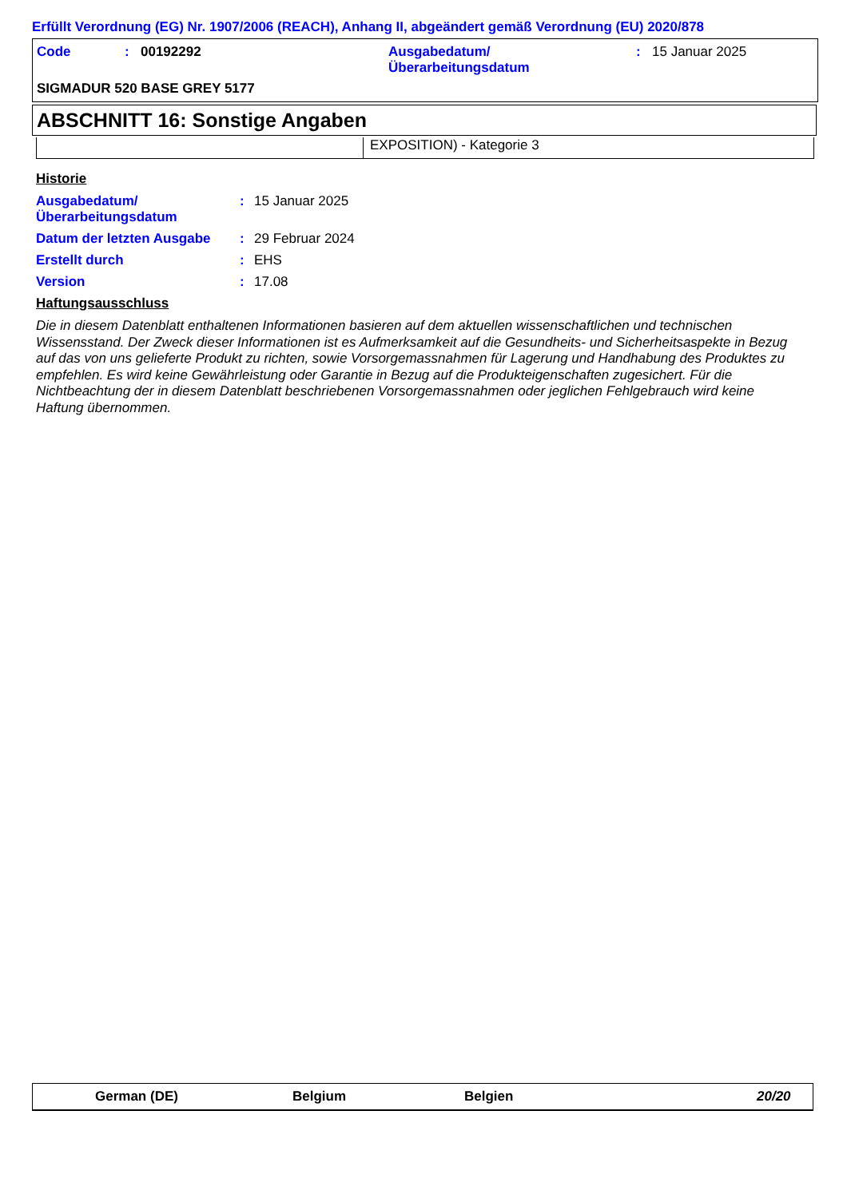Erfüllt Verordnung (EG) Nr. 1907/2006 (REACH), Anhang II, abgeändert gemäß Verordnung (EU) 2020/878
| Code | : | 00192292 | Ausgabedatum/ Überarbeitungsdatum | : | 15 Januar 2025 |
| SIGMADUR 520 BASE GREY 5177 | | | | | |
ABSCHNITT 16: Sonstige Angaben
| | EXPOSITION) - Kategorie 3 |
Historie
| Ausgabedatum/ Überarbeitungsdatum | : | 15 Januar 2025 |
| Datum der letzten Ausgabe | : | 29 Februar 2024 |
| Erstellt durch | : | EHS |
| Version | : | 17.08 |
Haftungsausschluss
Die in diesem Datenblatt enthaltenen Informationen basieren auf dem aktuellen wissenschaftlichen und technischen Wissensstand. Der Zweck dieser Informationen ist es Aufmerksamkeit auf die Gesundheits- und Sicherheitsaspekte in Bezug auf das von uns gelieferte Produkt zu richten, sowie Vorsorgemassnahmen für Lagerung und Handhabung des Produktes zu empfehlen. Es wird keine Gewährleistung oder Garantie in Bezug auf die Produkteigenschaften zugesichert. Für die Nichtbeachtung der in diesem Datenblatt beschriebenen Vorsorgemassnahmen oder jeglichen Fehlgebrauch wird keine Haftung übernommen.
German (DE) Belgium Belgien 20/20